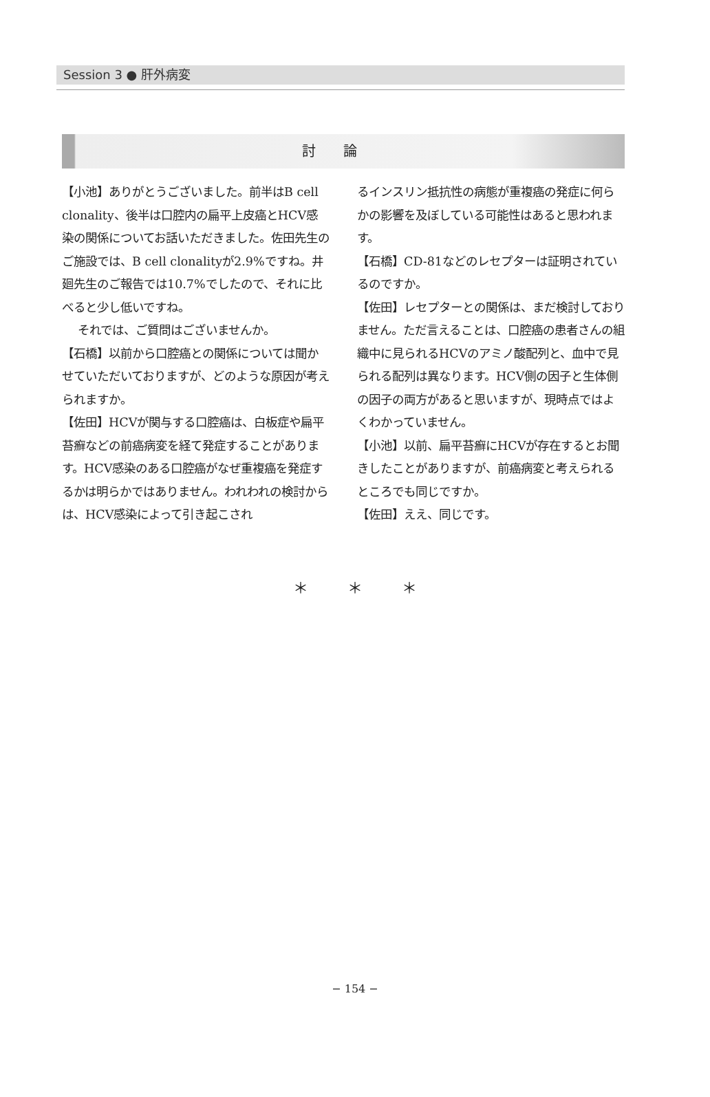Session 3 ● 肝外病変
討論
【小池】ありがとうございました。前半はB cell clonality、後半は口腔内の扁平上皮癌とHCV感染の関係についてお話いただきました。佐田先生のご施設では、B cell clonalityが2.9%ですね。井廻先生のご報告では10.7%でしたので、それに比べると少し低いですね。
それでは、ご質問はございませんか。
【石橋】以前から口腔癌との関係については聞かせていただいておりますが、どのような原因が考えられますか。
【佐田】HCVが関与する口腔癌は、白板症や扁平苔癬などの前癌病変を経て発症することがあります。HCV感染のある口腔癌がなぜ重複癌を発症するかは明らかではありません。われわれの検討からは、HCV感染によって引き起こされ
るインスリン抵抗性の病態が重複癌の発症に何らかの影響を及ぼしている可能性はあると思われます。
【石橋】CD-81などのレセプターは証明されているのですか。
【佐田】レセプターとの関係は、まだ検討しておりません。ただ言えることは、口腔癌の患者さんの組織中に見られるHCVのアミノ酸配列と、血中で見られる配列は異なります。HCV側の因子と生体側の因子の両方があると思いますが、現時点ではよくわかっていません。
【小池】以前、扁平苔癬にHCVが存在するとお聞きしたことがありますが、前癌病変と考えられるところでも同じですか。
【佐田】ええ、同じです。
＊ ＊ ＊
− 154 −